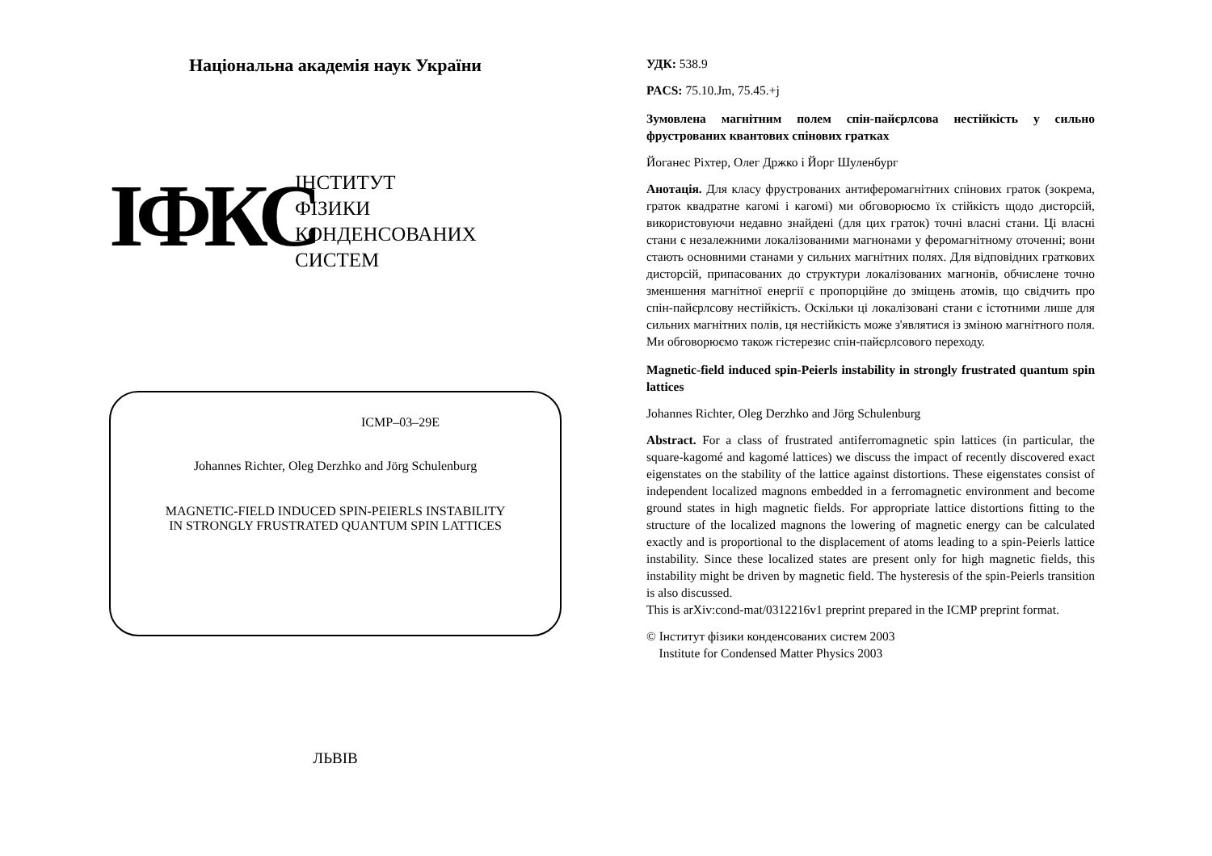Національна академія наук України
ІФКС
ІНСТИТУТ
ФІЗИКИ
КОНДЕНСОВАНИХ
СИСТЕМ
ICMP–03–29E
Johannes Richter, Oleg Derzhko and Jörg Schulenburg
MAGNETIC-FIELD INDUCED SPIN-PEIERLS INSTABILITY
IN STRONGLY FRUSTRATED QUANTUM SPIN LATTICES
ЛЬВІВ
УДК: 538.9
PACS: 75.10.Jm, 75.45.+j
Зумовлена магнітним полем спін-пайєрлсова нестійкість у сильно фрустрованих квантових спінових гратках
Йоганес Ріхтер, Олег Држко і Йорг Шуленбург
Анотація. Для класу фрустрованих антиферомагнітних спінових граток (зокрема, граток квадратне кагомі і кагомі) ми обговорюємо їх стійкість щодо дисторсій, використовуючи недавно знайдені (для цих граток) точні власні стани. Ці власні стани є незалежними локалізованими магнонами у феромагнітному оточенні; вони стають основними станами у сильних магнітних полях. Для відповідних граткових дисторсій, припасованих до структури локалізованих магнонів, обчислене точно зменшення магнітної енергії є пропорційне до зміщень атомів, що свідчить про спін-пайєрлсову нестійкість. Оскільки ці локалізовані стани є істотними лише для сильних магнітних полів, ця нестійкість може з'являтися із зміною магнітного поля. Ми обговорюємо також гістерезис спін-пайєрлсового переходу.
Magnetic-field induced spin-Peierls instability in strongly frustrated quantum spin lattices
Johannes Richter, Oleg Derzhko and Jörg Schulenburg
Abstract. For a class of frustrated antiferromagnetic spin lattices (in particular, the square-kagomé and kagomé lattices) we discuss the impact of recently discovered exact eigenstates on the stability of the lattice against distortions. These eigenstates consist of independent localized magnons embedded in a ferromagnetic environment and become ground states in high magnetic fields. For appropriate lattice distortions fitting to the structure of the localized magnons the lowering of magnetic energy can be calculated exactly and is proportional to the displacement of atoms leading to a spin-Peierls lattice instability. Since these localized states are present only for high magnetic fields, this instability might be driven by magnetic field. The hysteresis of the spin-Peierls transition is also discussed.
This is arXiv:cond-mat/0312216v1 preprint prepared in the ICMP preprint format.
© Інститут фізики конденсованих систем 2003
Institute for Condensed Matter Physics 2003